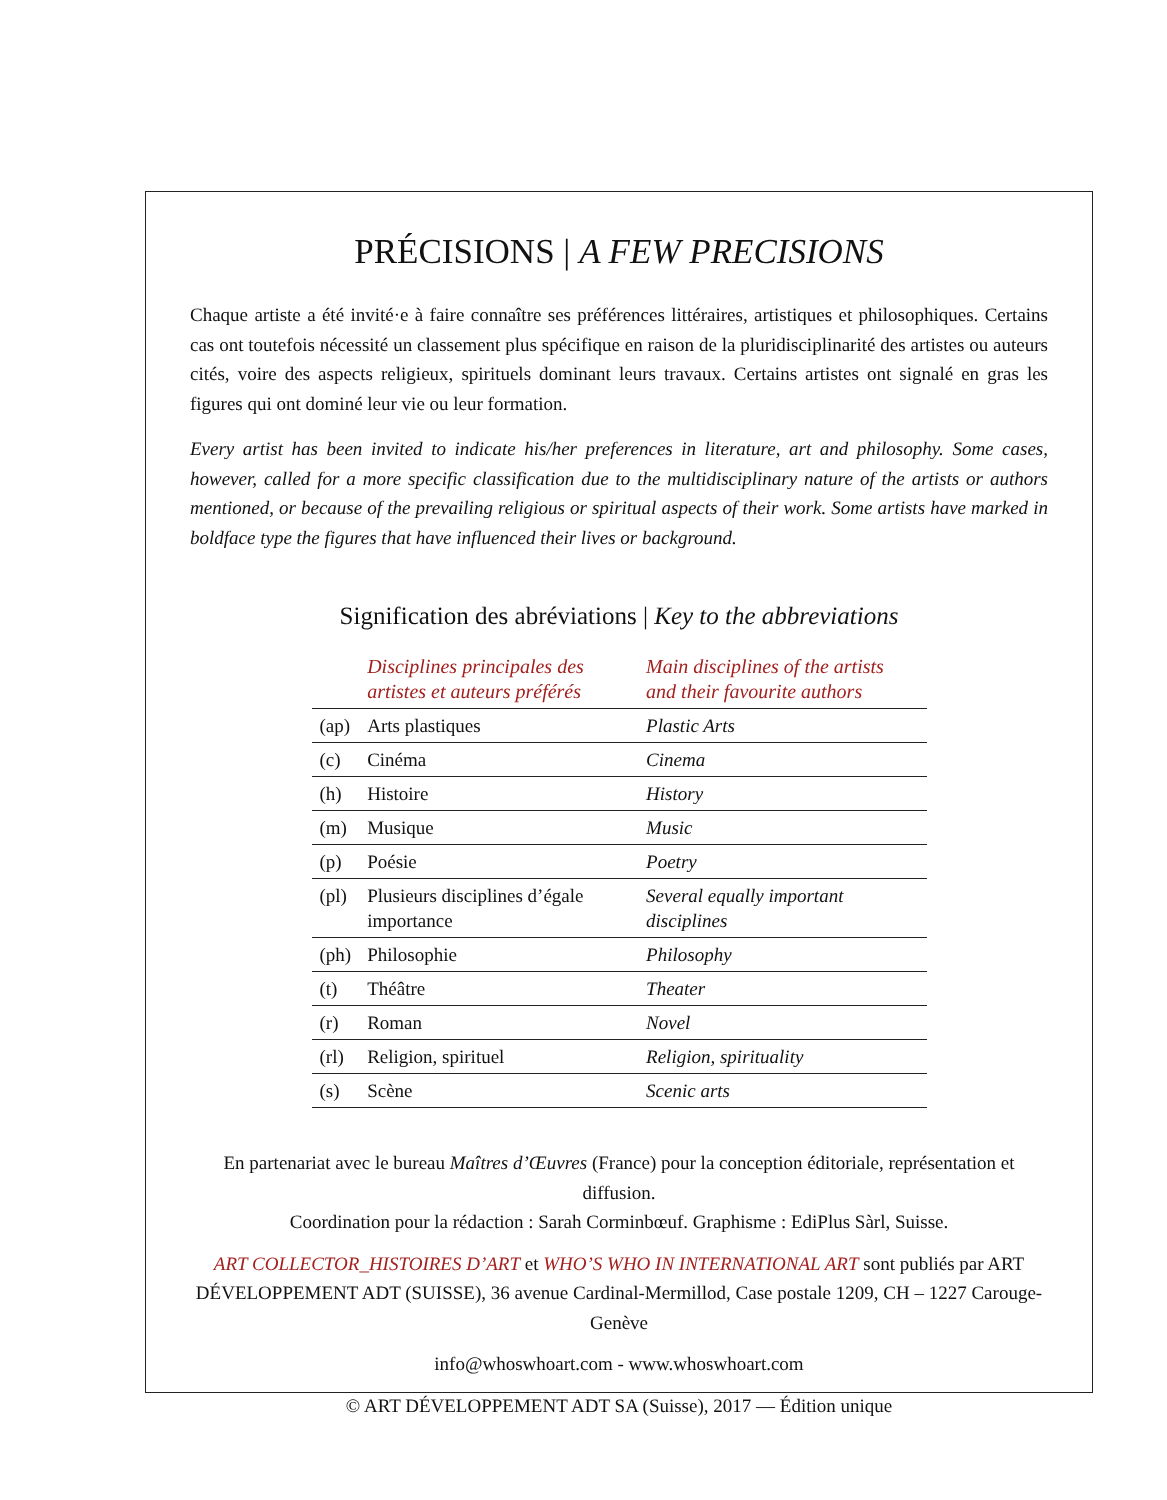PRÉCISIONS | A FEW PRECISIONS
Chaque artiste a été invité·e à faire connaître ses préférences littéraires, artistiques et philosophiques. Certains cas ont toutefois nécessité un classement plus spécifique en raison de la pluridisciplinarité des artistes ou auteurs cités, voire des aspects religieux, spirituels dominant leurs travaux. Certains artistes ont signalé en gras les figures qui ont dominé leur vie ou leur formation.
Every artist has been invited to indicate his/her preferences in literature, art and philosophy. Some cases, however, called for a more specific classification due to the multidisciplinary nature of the artists or authors mentioned, or because of the prevailing religious or spiritual aspects of their work. Some artists have marked in boldface type the figures that have influenced their lives or background.
Signification des abréviations | Key to the abbreviations
| | Disciplines principales des artistes et auteurs préférés | Main disciplines of the artists and their favourite authors |
| --- | --- | --- |
| (ap) | Arts plastiques | Plastic Arts |
| (c) | Cinéma | Cinema |
| (h) | Histoire | History |
| (m) | Musique | Music |
| (p) | Poésie | Poetry |
| (pl) | Plusieurs disciplines d’égale importance | Several equally important disciplines |
| (ph) | Philosophie | Philosophy |
| (t) | Théâtre | Theater |
| (r) | Roman | Novel |
| (rl) | Religion, spirituel | Religion, spirituality |
| (s) | Scène | Scenic arts |
En partenariat avec le bureau Maîtres d’Œuvres (France) pour la conception éditoriale, représentation et diffusion.
Coordination pour la rédaction : Sarah Corminbœuf. Graphisme : EdiPlus Sàrl, Suisse.
ART COLLECTOR_HISTOIRES D’ART et WHO’S WHO IN INTERNATIONAL ART sont publiés par ART DÉVELOPPEMENT ADT (SUISSE), 36 avenue Cardinal-Mermillod, Case postale 1209, CH – 1227 Carouge-Genève
info@whoswhoart.com - www.whoswhoart.com
© ART DÉVELOPPEMENT ADT SA (Suisse), 2017 — Édition unique